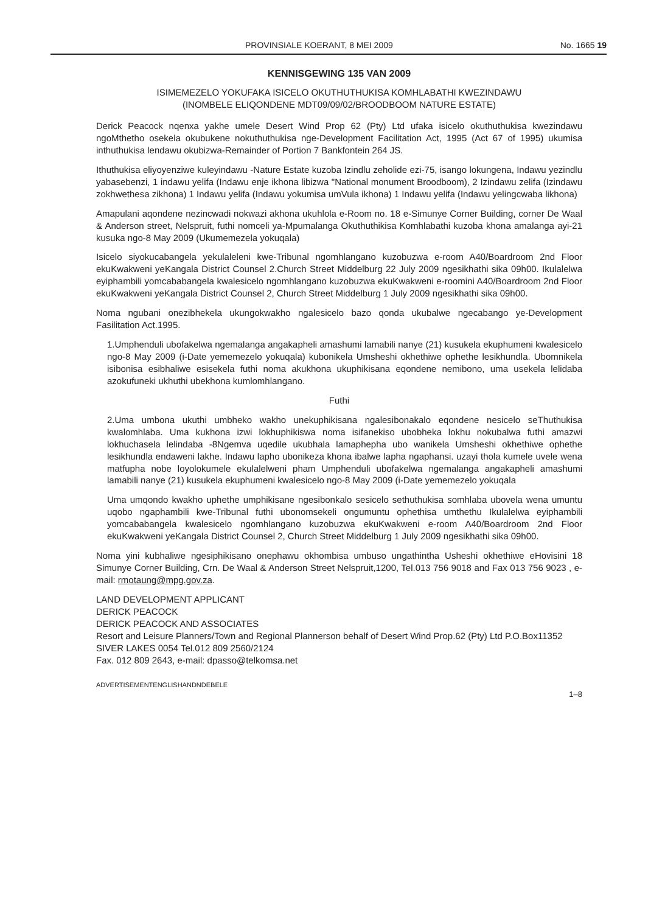PROVINSIALE KOERANT, 8 MEI 2009 No. 1665 19
KENNISGEWING 135 VAN 2009
ISIMEMEZELO YOKUFAKA ISICELO OKUTHUTHUKISA KOMHLABATHI KWEZINDAWU
(INOMBELE ELIQONDENE MDT09/09/02/BROODBOOM NATURE ESTATE)
Derick Peacock nqenxa yakhe umele Desert Wind Prop 62 (Pty) Ltd ufaka isicelo okuthuthukisa kwezindawu ngoMthetho osekela okubukene nokuthuthukisa nge-Development Facilitation Act, 1995 (Act 67 of 1995) ukumisa inthuthukisa lendawu okubizwa-Remainder of Portion 7 Bankfontein 264 JS.
Ithuthukisa eliyoyenziwe kuleyindawu -Nature Estate kuzoba Izindlu zeholide ezi-75, isango lokungena, Indawu yezindlu yabasebenzi, 1 indawu yelifa (Indawu enje ikhona libizwa "National monument Broodboom), 2 Izindawu zelifa (Izindawu zokhwethesa zikhona) 1 Indawu yelifa (Indawu yokumisa umVula ikhona) 1 Indawu yelifa (Indawu yelingcwaba likhona)
Amapulani aqondene nezincwadi nokwazi akhona ukuhlola e-Room no. 18 e-Simunye Corner Building, corner De Waal & Anderson street, Nelspruit, futhi nomceli ya-Mpumalanga Okuthuthikisa Komhlabathi kuzoba khona amalanga ayi-21 kusuka ngo-8 May 2009 (Ukumemezela yokuqala)
Isicelo siyokucabangela yekulaleleni kwe-Tribunal ngomhlangano kuzobuzwa e-room A40/Boardroom 2nd Floor ekuKwakweni yeKangala District Counsel 2.Church Street Middelburg 22 July 2009 ngesikhathi sika 09h00. Ikulalelwa eyiphambili yomcababangela kwalesicelo ngomhlangano kuzobuzwa ekuKwakweni e-roomini A40/Boardroom 2nd Floor ekuKwakweni yeKangala District Counsel 2, Church Street Middelburg 1 July 2009 ngesikhathi sika 09h00.
Noma ngubani onezibhekela ukungokwakho ngalesicelo bazo qonda ukubalwe ngecabango ye-Development Fasilitation Act.1995.
1.Umphenduli ubofakelwa ngemalanga angakapheli amashumi lamabili nanye (21) kusukela ekuphumeni kwalesicelo ngo-8 May 2009 (i-Date yememezelo yokuqala) kubonikela Umsheshi okhethiwe ophethe lesikhundla. Ubomnikela isibonisa esibhaliwe esisekela futhi noma akukhona ukuphikisana eqondene nemibono, uma usekela lelidaba azokufuneki ukhuthi ubekhona kumlomhlangano.
Futhi
2.Uma umbona ukuthi umbheko wakho unekuphikisana ngalesibonakalo eqondene nesicelo seThuthukisa kwalomhlaba. Uma kukhona izwi lokhuphikiswa noma isifanekiso ubobheka lokhu nokubalwa futhi amazwi lokhuchasela lelindaba -8Ngemva uqedile ukubhala lamaphepha ubo wanikela Umsheshi okhethiwe ophethe lesikhundla endaweni lakhe. Indawu lapho ubonikeza khona ibalwe lapha ngaphansi. uzayi thola kumele uvele wena matfupha nobe loyolokumele ekulalelweni pham Umphenduli ubofakelwa ngemalanga angakapheli amashumi lamabili nanye (21) kusukela ekuphumeni kwalesicelo ngo-8 May 2009 (i-Date yememezelo yokuqala
Uma umqondo kwakho uphethe umphikisane ngesibonkalo sesicelo sethuthukisa somhlaba ubovela wena umuntu uqobo ngaphambili kwe-Tribunal futhi ubonomsekeli ongumuntu ophethisa umthethu Ikulalelwa eyiphambili yomcababangela kwalesicelo ngomhlangano kuzobuzwa ekuKwakweni e-room A40/Boardroom 2nd Floor ekuKwakweni yeKangala District Counsel 2, Church Street Middelburg 1 July 2009 ngesikhathi sika 09h00.
Noma yini kubhaliwe ngesiphikisano onephawu okhombisa umbuso ungathintha Usheshi okhethiwe eHovisini 18 Simunye Corner Building, Crn. De Waal & Anderson Street Nelspruit,1200, Tel.013 756 9018 and Fax 013 756 9023 , e-mail: rmotaung@mpg.gov.za.
LAND DEVELOPMENT APPLICANT
DERICK PEACOCK
DERICK PEACOCK AND ASSOCIATES
Resort and Leisure Planners/Town and Regional Plannerson behalf of Desert Wind Prop.62 (Pty) Ltd P.O.Box11352 SIVER LAKES 0054 Tel.012 809 2560/2124
Fax. 012 809 2643, e-mail: dpasso@telkomsa.net
ADVERTISEMENTENGLISHANDNDEBELE 1–8